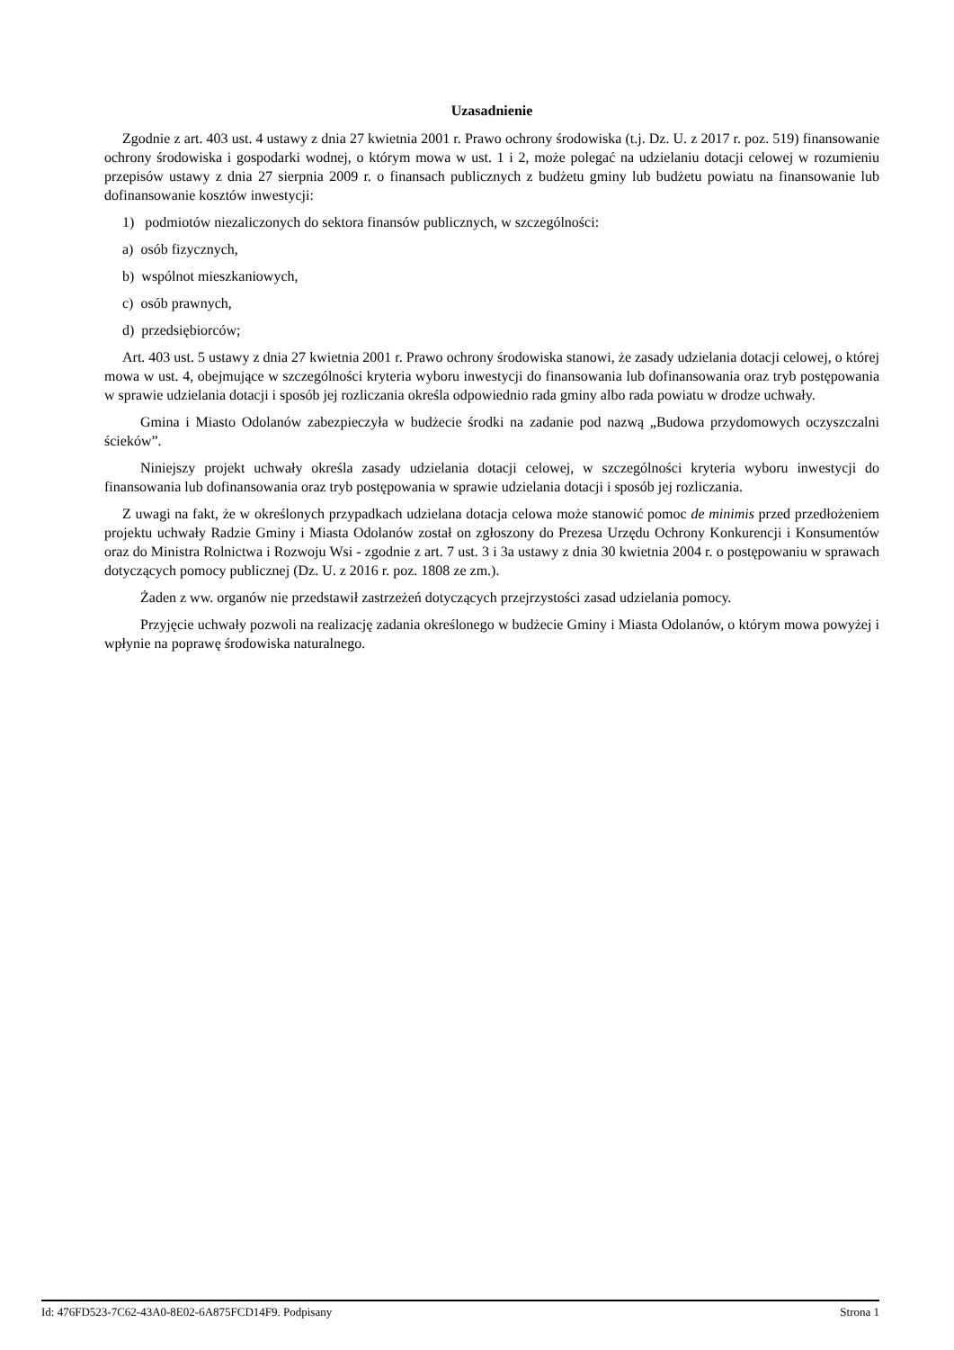Uzasadnienie
Zgodnie z art. 403 ust. 4 ustawy z dnia 27 kwietnia 2001 r. Prawo ochrony środowiska (t.j. Dz. U. z 2017 r. poz. 519) finansowanie ochrony środowiska i gospodarki wodnej, o którym mowa w ust. 1 i 2, może polegać na udzielaniu dotacji celowej w rozumieniu przepisów ustawy z dnia 27 sierpnia 2009 r. o finansach publicznych z budżetu gminy lub budżetu powiatu na finansowanie lub dofinansowanie kosztów inwestycji:
1) podmiotów niezaliczonych do sektora finansów publicznych, w szczególności:
a) osób fizycznych,
b) wspólnot mieszkaniowych,
c) osób prawnych,
d) przedsiębiorców;
Art. 403 ust. 5 ustawy z dnia 27 kwietnia 2001 r. Prawo ochrony środowiska stanowi, że zasady udzielania dotacji celowej, o której mowa w ust. 4, obejmujące w szczególności kryteria wyboru inwestycji do finansowania lub dofinansowania oraz tryb postępowania w sprawie udzielania dotacji i sposób jej rozliczania określa odpowiednio rada gminy albo rada powiatu w drodze uchwały.
Gmina i Miasto Odolanów zabezpieczyła w budżecie środki na zadanie pod nazwą „Budowa przydomowych oczyszczalni ścieków”.
Niniejszy projekt uchwały określa zasady udzielania dotacji celowej, w szczególności kryteria wyboru inwestycji do finansowania lub dofinansowania oraz tryb postępowania w sprawie udzielania dotacji i sposób jej rozliczania.
Z uwagi na fakt, że w określonych przypadkach udzielana dotacja celowa może stanowić pomoc de minimis przed przedłożeniem projektu uchwały Radzie Gminy i Miasta Odolanów został on zgłoszony do Prezesa Urzędu Ochrony Konkurencji i Konsumentów oraz do Ministra Rolnictwa i Rozwoju Wsi - zgodnie z art. 7 ust. 3 i 3a ustawy z dnia 30 kwietnia 2004 r. o postępowaniu w sprawach dotyczących pomocy publicznej (Dz. U. z 2016 r. poz. 1808 ze zm.).
Żaden z ww. organów nie przedstawił zastrzeżeń dotyczących przejrzystości zasad udzielania pomocy.
Przyjęcie uchwały pozwoli na realizację zadania określonego w budżecie Gminy i Miasta Odolanów, o którym mowa powyżej i wpłynie na poprawę środowiska naturalnego.
Id: 476FD523-7C62-43A0-8E02-6A875FCD14F9. Podpisany Strona 1